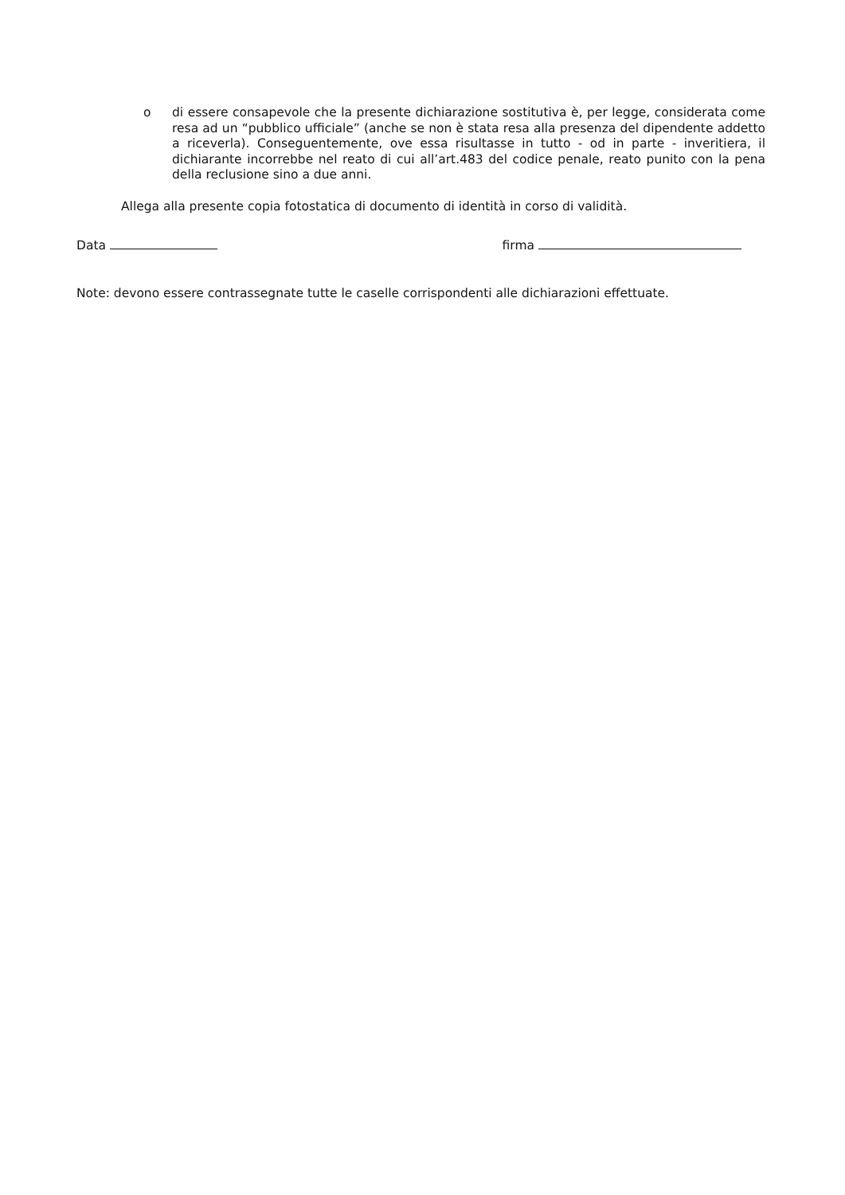o
di essere consapevole che la presente dichiarazione sostitutiva è, per legge, considerata come resa ad un “pubblico ufficiale” (anche se non è stata resa alla presenza del dipendente addetto a riceverla). Conseguentemente, ove essa risultasse in tutto - od in parte - inveritiera, il dichiarante incorrebbe nel reato di cui all’art.483 del codice penale, reato punito con la pena della reclusione sino a due anni.
Allega alla presente copia fotostatica di documento di identità in corso di validità.
Data firma
Note: devono essere contrassegnate tutte le caselle corrispondenti alle dichiarazioni effettuate.